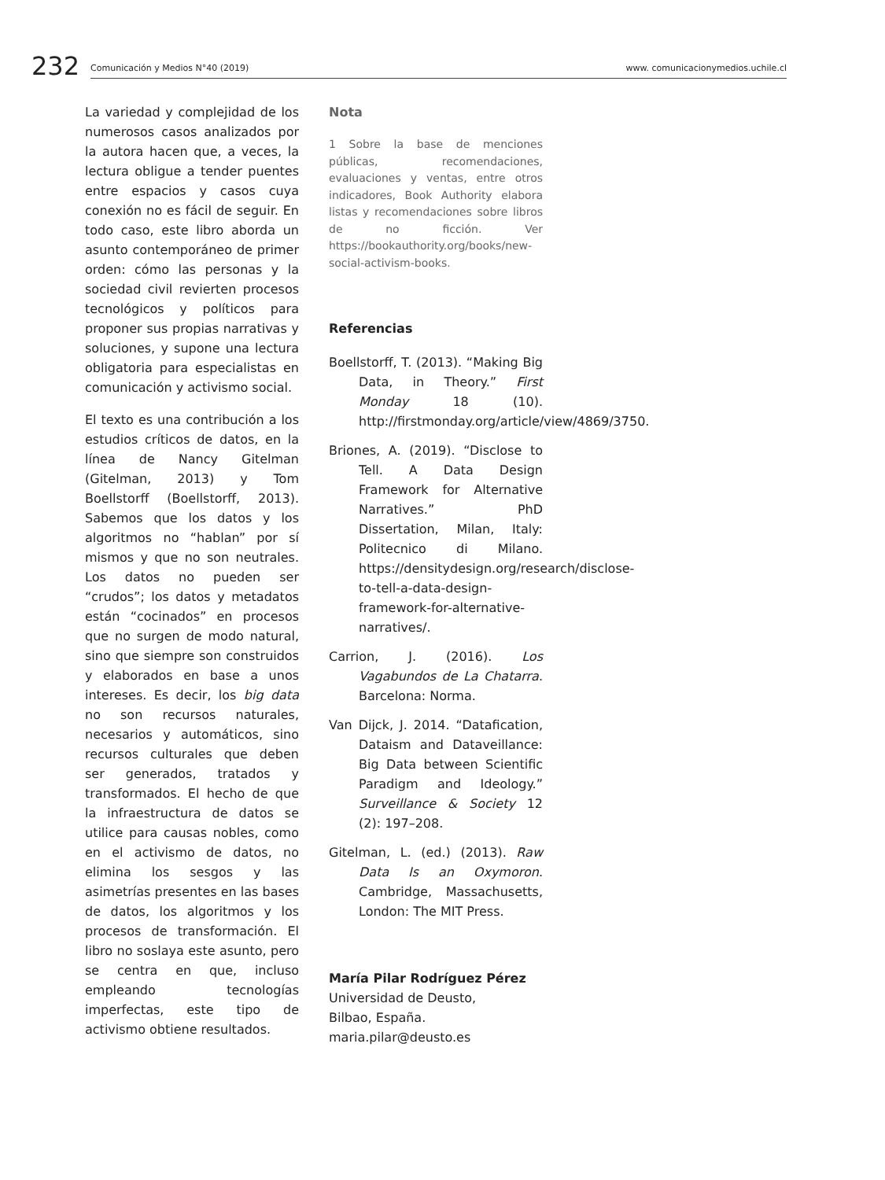232
Comunicación y Medios N°40 (2019) www. comunicacionymedios.uchile.cl
La variedad y complejidad de los numerosos casos analizados por la autora hacen que, a veces, la lectura obligue a tender puentes entre espacios y casos cuya conexión no es fácil de seguir. En todo caso, este libro aborda un asunto contemporáneo de primer orden: cómo las personas y la sociedad civil revierten procesos tecnológicos y políticos para proponer sus propias narrativas y soluciones, y supone una lectura obligatoria para especialistas en comunicación y activismo social.
El texto es una contribución a los estudios críticos de datos, en la línea de Nancy Gitelman (Gitelman, 2013) y Tom Boellstorff (Boellstorff, 2013). Sabemos que los datos y los algoritmos no “hablan” por sí mismos y que no son neutrales. Los datos no pueden ser “crudos”; los datos y metadatos están “cocinados” en procesos que no surgen de modo natural, sino que siempre son construidos y elaborados en base a unos intereses. Es decir, los big data no son recursos naturales, necesarios y automáticos, sino recursos culturales que deben ser generados, tratados y transformados. El hecho de que la infraestructura de datos se utilice para causas nobles, como en el activismo de datos, no elimina los sesgos y las asimetrías presentes en las bases de datos, los algoritmos y los procesos de transformación. El libro no soslaya este asunto, pero se centra en que, incluso empleando tecnologías imperfectas, este tipo de activismo obtiene resultados.
Nota
1 Sobre la base de menciones públicas, recomendaciones, evaluaciones y ventas, entre otros indicadores, Book Authority elabora listas y recomendaciones sobre libros de no ficción. Ver https://bookauthority.org/books/new-social-activism-books.
Referencias
Boellstorff, T. (2013). “Making Big Data, in Theory.” First Monday 18 (10). http://firstmonday.org/article/view/4869/3750.
Briones, A. (2019). “Disclose to Tell. A Data Design Framework for Alternative Narratives.” PhD Dissertation, Milan, Italy: Politecnico di Milano. https://densitydesign.org/research/disclose-to-tell-a-data-design-framework-for-alternative-narratives/.
Carrion, J. (2016). Los Vagabundos de La Chatarra. Barcelona: Norma.
Van Dijck, J. 2014. “Datafication, Dataism and Dataveillance: Big Data between Scientific Paradigm and Ideology.” Surveillance & Society 12 (2): 197–208.
Gitelman, L. (ed.) (2013). Raw Data Is an Oxymoron. Cambridge, Massachusetts, London: The MIT Press.
María Pilar Rodríguez Pérez
Universidad de Deusto,
Bilbao, España.
maria.pilar@deusto.es